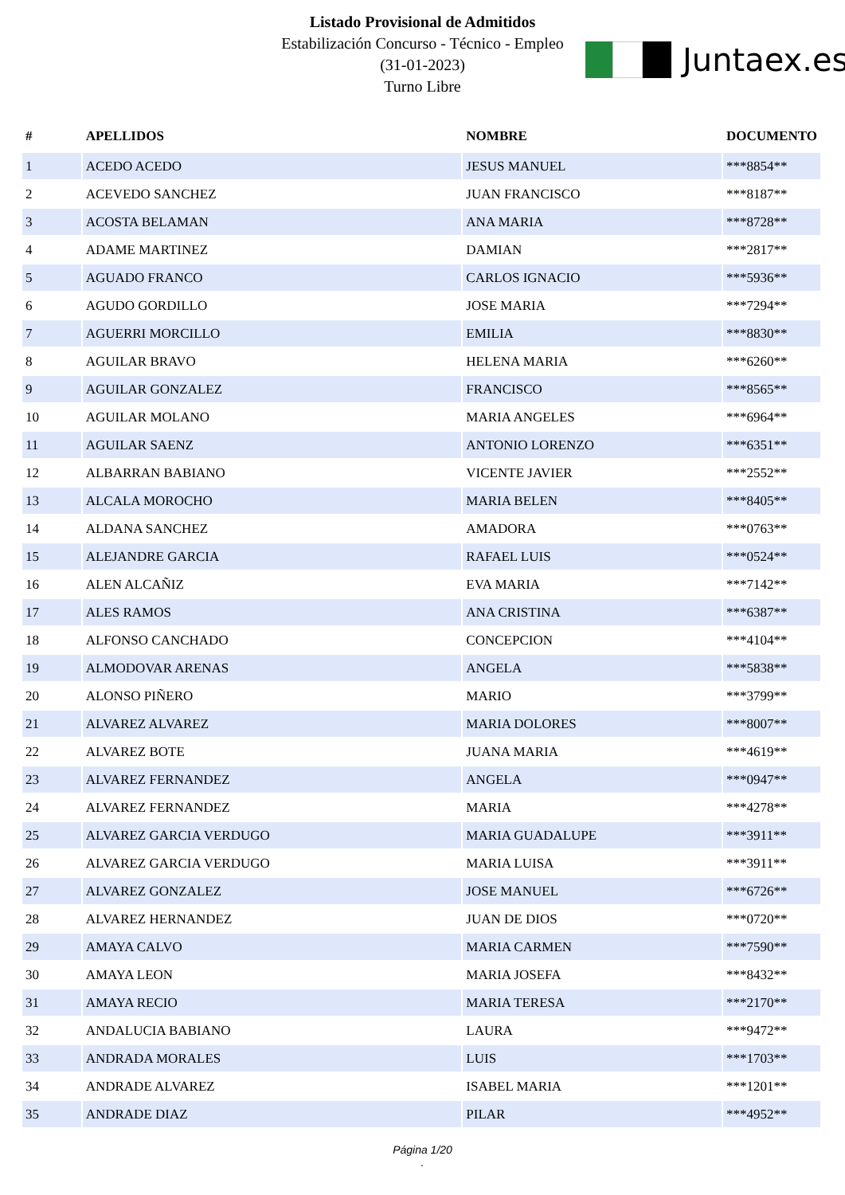Listado Provisional de Admitidos
Estabilización Concurso - Técnico - Empleo
(31-01-2023)
Turno Libre
Juntaex.es
| # | APELLIDOS | NOMBRE | DOCUMENTO |
| --- | --- | --- | --- |
| 1 | ACEDO ACEDO | JESUS MANUEL | ***8854** |
| 2 | ACEVEDO SANCHEZ | JUAN FRANCISCO | ***8187** |
| 3 | ACOSTA BELAMAN | ANA MARIA | ***8728** |
| 4 | ADAME MARTINEZ | DAMIAN | ***2817** |
| 5 | AGUADO FRANCO | CARLOS IGNACIO | ***5936** |
| 6 | AGUDO GORDILLO | JOSE MARIA | ***7294** |
| 7 | AGUERRI MORCILLO | EMILIA | ***8830** |
| 8 | AGUILAR BRAVO | HELENA MARIA | ***6260** |
| 9 | AGUILAR GONZALEZ | FRANCISCO | ***8565** |
| 10 | AGUILAR MOLANO | MARIA ANGELES | ***6964** |
| 11 | AGUILAR SAENZ | ANTONIO LORENZO | ***6351** |
| 12 | ALBARRAN BABIANO | VICENTE JAVIER | ***2552** |
| 13 | ALCALA MOROCHO | MARIA BELEN | ***8405** |
| 14 | ALDANA SANCHEZ | AMADORA | ***0763** |
| 15 | ALEJANDRE GARCIA | RAFAEL LUIS | ***0524** |
| 16 | ALEN ALCAÑIZ | EVA MARIA | ***7142** |
| 17 | ALES RAMOS | ANA CRISTINA | ***6387** |
| 18 | ALFONSO CANCHADO | CONCEPCION | ***4104** |
| 19 | ALMODOVAR ARENAS | ANGELA | ***5838** |
| 20 | ALONSO PIÑERO | MARIO | ***3799** |
| 21 | ALVAREZ ALVAREZ | MARIA DOLORES | ***8007** |
| 22 | ALVAREZ BOTE | JUANA MARIA | ***4619** |
| 23 | ALVAREZ FERNANDEZ | ANGELA | ***0947** |
| 24 | ALVAREZ FERNANDEZ | MARIA | ***4278** |
| 25 | ALVAREZ GARCIA VERDUGO | MARIA GUADALUPE | ***3911** |
| 26 | ALVAREZ GARCIA VERDUGO | MARIA LUISA | ***3911** |
| 27 | ALVAREZ GONZALEZ | JOSE MANUEL | ***6726** |
| 28 | ALVAREZ HERNANDEZ | JUAN DE DIOS | ***0720** |
| 29 | AMAYA CALVO | MARIA CARMEN | ***7590** |
| 30 | AMAYA LEON | MARIA JOSEFA | ***8432** |
| 31 | AMAYA RECIO | MARIA TERESA | ***2170** |
| 32 | ANDALUCIA BABIANO | LAURA | ***9472** |
| 33 | ANDRADA MORALES | LUIS | ***1703** |
| 34 | ANDRADE ALVAREZ | ISABEL MARIA | ***1201** |
| 35 | ANDRADE DIAZ | PILAR | ***4952** |
Página 1/20
.